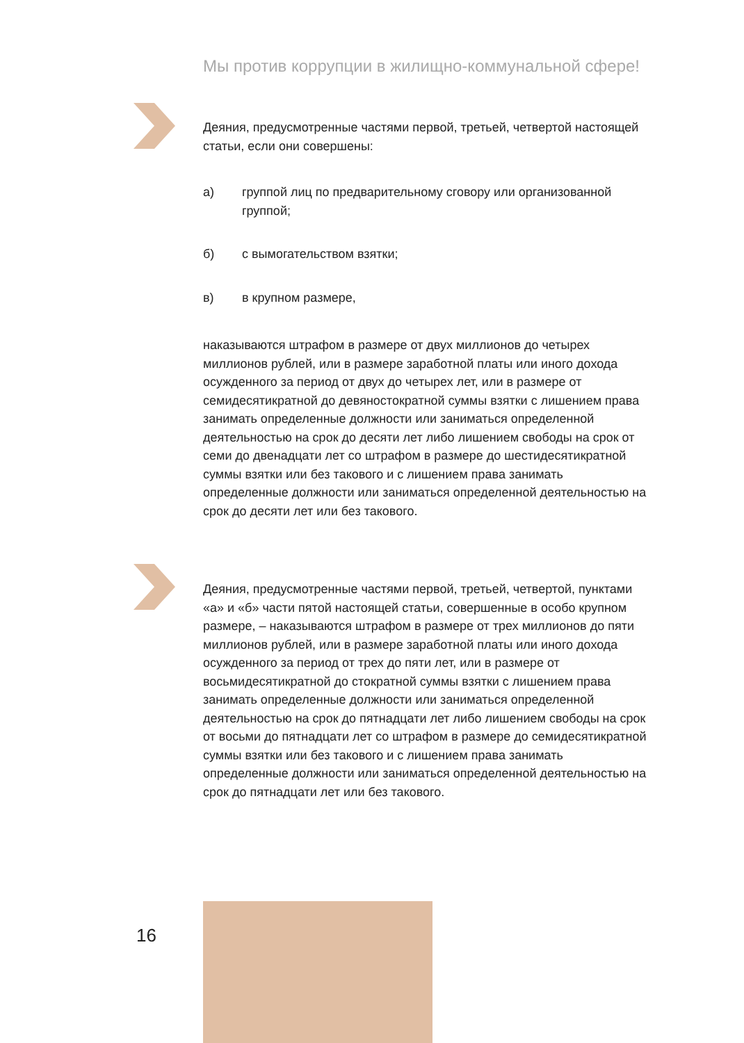Мы против коррупции в жилищно-коммунальной сфере!
Деяния, предусмотренные частями первой, третьей, четвертой настоящей статьи, если они совершены:
а) группой лиц по предварительному сговору или организованной группой;
б) с вымогательством взятки;
в) в крупном размере,
наказываются штрафом в размере от двух миллионов до четырех миллионов рублей, или в размере заработной платы или иного дохода осужденного за период от двух до четырех лет, или в размере от семидесятикратной до девяностократной суммы взятки с лишением права занимать определенные должности или заниматься определенной деятельностью на срок до десяти лет либо лишением свободы на срок от семи до двенадцати лет со штрафом в размере до шестидесятикратной суммы взятки или без такового и с лишением права занимать определенные должности или заниматься определенной деятельностью на срок до десяти лет или без такового.
Деяния, предусмотренные частями первой, третьей, четвертой, пунктами «а» и «б» части пятой настоящей статьи, совершенные в особо крупном размере, – наказываются штрафом в размере от трех миллионов до пяти миллионов рублей, или в размере заработной платы или иного дохода осужденного за период от трех до пяти лет, или в размере от восьмидесятикратной до стократной суммы взятки с лишением права занимать определенные должности или заниматься определенной деятельностью на срок до пятнадцати лет либо лишением свободы на срок от восьми до пятнадцати лет со штрафом в размере до семидесятикратной суммы взятки или без такового и с лишением права занимать определенные должности или заниматься определенной деятельностью на срок до пятнадцати лет или без такового.
16